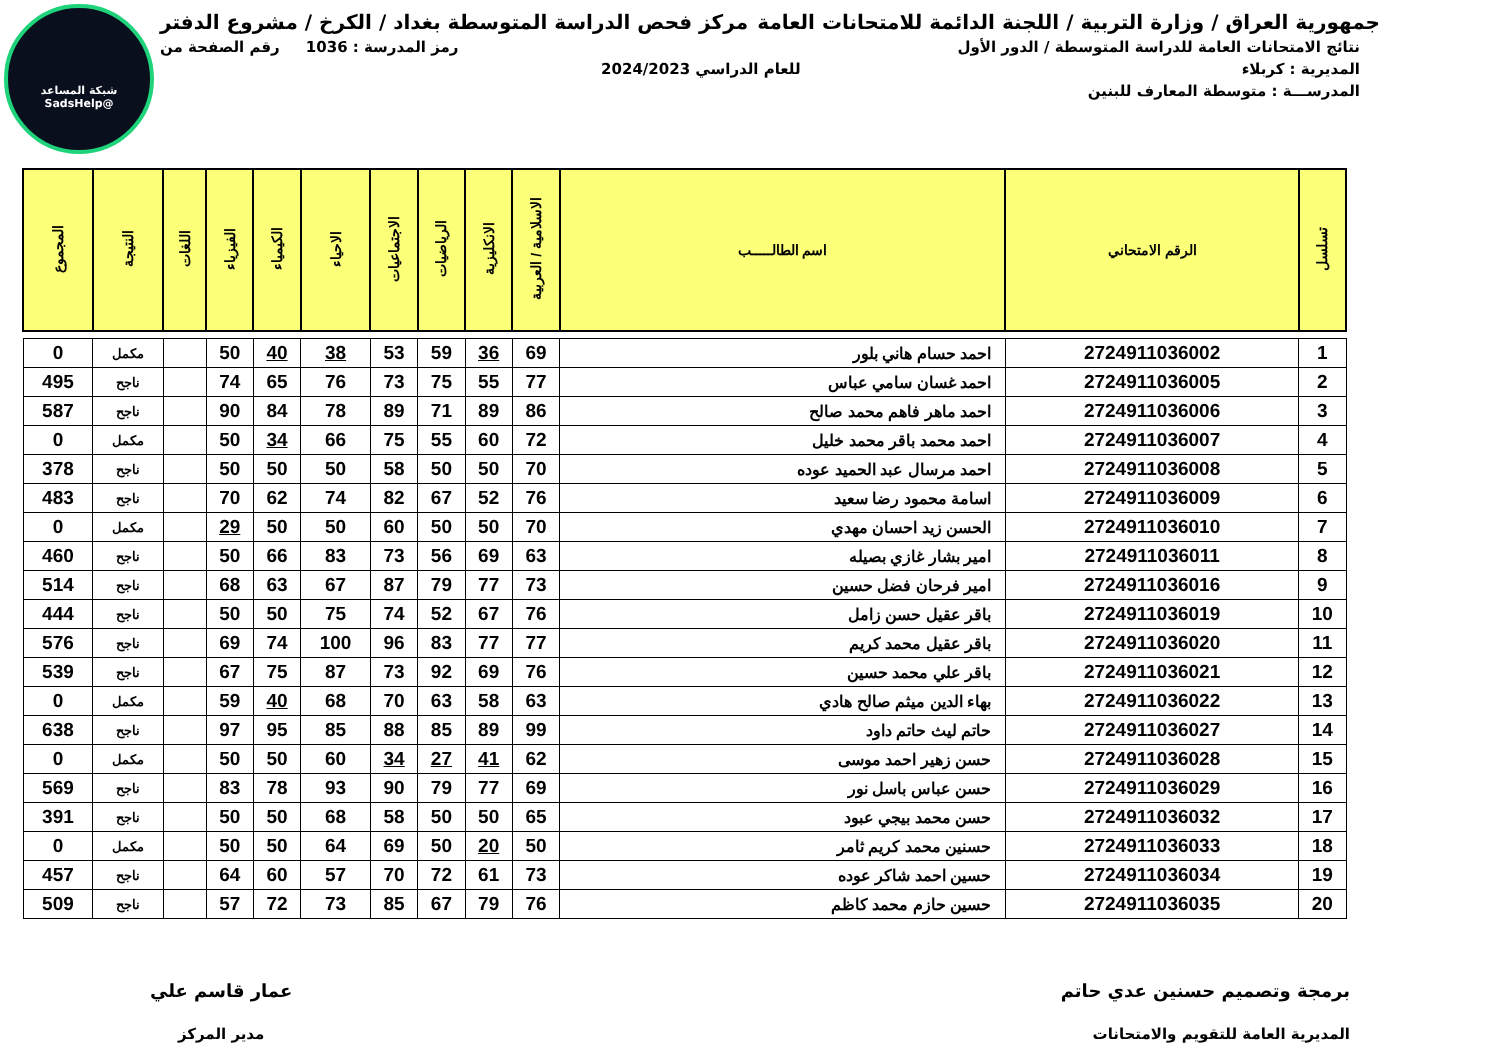شبكة المساعد
@SadsHelp
جمهورية العراق / وزارة التربية / اللجنة الدائمة للامتحانات العامة
مركز فحص الدراسة المتوسطة بغداد / الكرخ / مشروع الدفتر
نتائج الامتحانات العامة للدراسة المتوسطة / الدور الأول
رمز المدرسة : 1036 رقم الصفحة من
المديرية : كربلاء للعام الدراسي 2024/2023
المدرســـة : متوسطة المعارف للبنين
| تسلسل | الرقم الامتحاني | اسم الطالـــــب | الاسلامية / العربية | الانكليزية | الرياضيات | الاجتماعيات | الاحياء | الكيمياء | الفيزياء | اللغات | النتيجة | المجموع |
| --- | --- | --- | --- | --- | --- | --- | --- | --- | --- | --- | --- | --- |
| 1 | 2724911036002 | احمد حسام هاني بلور | 69 | 36 | 59 | 53 | 38 | 40 | 50 | | مكمل | 0 |
| 2 | 2724911036005 | احمد غسان سامي عباس | 77 | 55 | 75 | 73 | 76 | 65 | 74 | | ناجح | 495 |
| 3 | 2724911036006 | احمد ماهر فاهم محمد صالح | 86 | 89 | 71 | 89 | 78 | 84 | 90 | | ناجح | 587 |
| 4 | 2724911036007 | احمد محمد باقر محمد خليل | 72 | 60 | 55 | 75 | 66 | 34 | 50 | | مكمل | 0 |
| 5 | 2724911036008 | احمد مرسال عبد الحميد عوده | 70 | 50 | 50 | 58 | 50 | 50 | 50 | | ناجح | 378 |
| 6 | 2724911036009 | اسامة محمود رضا سعيد | 76 | 52 | 67 | 82 | 74 | 62 | 70 | | ناجح | 483 |
| 7 | 2724911036010 | الحسن زيد احسان مهدي | 70 | 50 | 50 | 60 | 50 | 50 | 29 | | مكمل | 0 |
| 8 | 2724911036011 | امير بشار غازي بصيله | 63 | 69 | 56 | 73 | 83 | 66 | 50 | | ناجح | 460 |
| 9 | 2724911036016 | امير فرحان فضل حسين | 73 | 77 | 79 | 87 | 67 | 63 | 68 | | ناجح | 514 |
| 10 | 2724911036019 | باقر عقيل حسن زامل | 76 | 67 | 52 | 74 | 75 | 50 | 50 | | ناجح | 444 |
| 11 | 2724911036020 | باقر عقيل محمد كريم | 77 | 77 | 83 | 96 | 100 | 74 | 69 | | ناجح | 576 |
| 12 | 2724911036021 | باقر علي محمد حسين | 76 | 69 | 92 | 73 | 87 | 75 | 67 | | ناجح | 539 |
| 13 | 2724911036022 | بهاء الدين ميثم صالح هادي | 63 | 58 | 63 | 70 | 68 | 40 | 59 | | مكمل | 0 |
| 14 | 2724911036027 | حاتم ليث حاتم داود | 99 | 89 | 85 | 88 | 85 | 95 | 97 | | ناجح | 638 |
| 15 | 2724911036028 | حسن زهير احمد موسى | 62 | 41 | 27 | 34 | 60 | 50 | 50 | | مكمل | 0 |
| 16 | 2724911036029 | حسن عباس باسل نور | 69 | 77 | 79 | 90 | 93 | 78 | 83 | | ناجح | 569 |
| 17 | 2724911036032 | حسن محمد بيجي عبود | 65 | 50 | 50 | 58 | 68 | 50 | 50 | | ناجح | 391 |
| 18 | 2724911036033 | حسنين محمد كريم ثامر | 50 | 20 | 50 | 69 | 64 | 50 | 50 | | مكمل | 0 |
| 19 | 2724911036034 | حسين احمد شاكر عوده | 73 | 61 | 72 | 70 | 57 | 60 | 64 | | ناجح | 457 |
| 20 | 2724911036035 | حسين حازم محمد كاظم | 76 | 79 | 67 | 85 | 73 | 72 | 57 | | ناجح | 509 |
برمجة وتصميم حسنين عدي حاتم
المديرية العامة للتقويم والامتحانات
عمار قاسم علي
مدير المركز